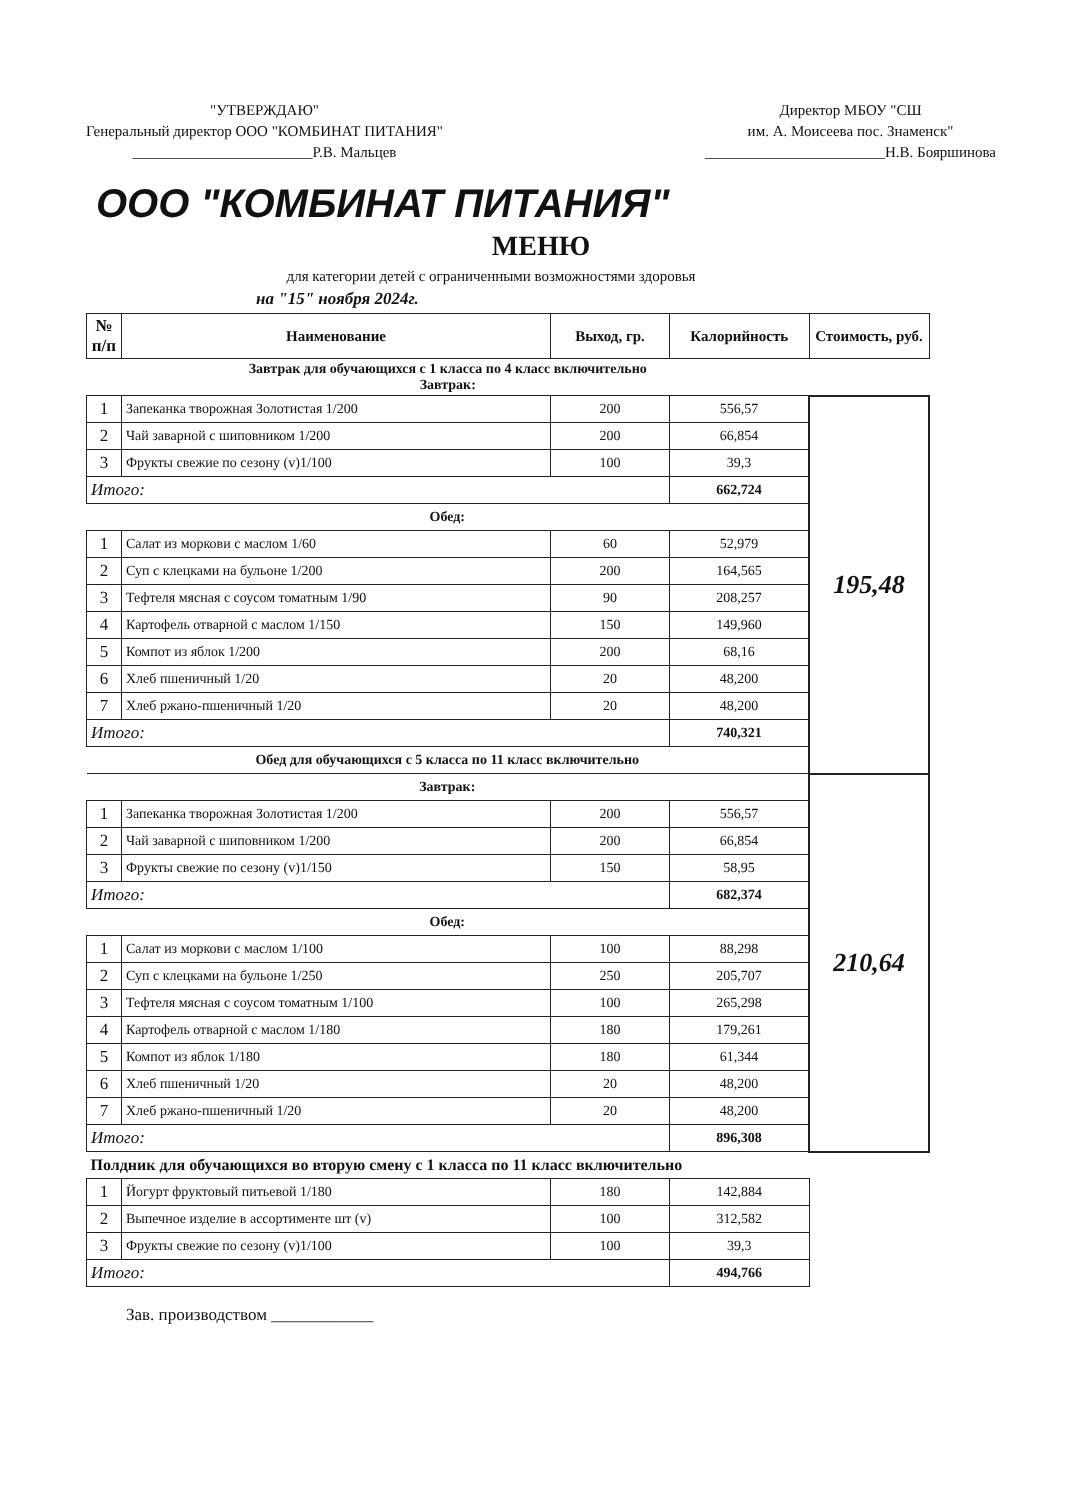"УТВЕРЖДАЮ"
Генеральный директор ООО "КОМБИНАТ ПИТАНИЯ"
________________________Р.В. Мальцев
Директор МБОУ "СШ
им. А. Моисеева пос. Знаменск"
________________________Н.В. Бояршинова
ООО "КОМБИНАТ ПИТАНИЯ"
МЕНЮ
для категории детей с ограниченными возможностями здоровья
на "15" ноября 2024г.
| № п/п | Наименование | Выход, гр. | Калорийность | Стоимость, руб. |
| --- | --- | --- | --- | --- |
| Завтрак для обучающихся с 1 класса по 4 класс включительно Завтрак: | | | | |
| 1 | Запеканка творожная Золотистая 1/200 | 200 | 556,57 | 195,48 |
| 2 | Чай заварной с шиповником 1/200 | 200 | 66,854 | |
| 3 | Фрукты свежие по сезону (v)1/100 | 100 | 39,3 | |
| Итого: | | | 662,724 | |
| Обед: | | | | |
| 1 | Салат из моркови с маслом 1/60 | 60 | 52,979 | |
| 2 | Суп с клецками на бульоне 1/200 | 200 | 164,565 | |
| 3 | Тефтеля мясная с соусом томатным 1/90 | 90 | 208,257 | |
| 4 | Картофель отварной с маслом 1/150 | 150 | 149,960 | |
| 5 | Компот из яблок 1/200 | 200 | 68,16 | |
| 6 | Хлеб пшеничный 1/20 | 20 | 48,200 | |
| 7 | Хлеб ржано-пшеничный 1/20 | 20 | 48,200 | |
| Итого: | | | 740,321 | |
| Обед для обучающихся с 5 класса по 11 класс включительно | | | | |
| Завтрак: | | | | 210,64 |
| 1 | Запеканка творожная Золотистая 1/200 | 200 | 556,57 | |
| 2 | Чай заварной с шиповником 1/200 | 200 | 66,854 | |
| 3 | Фрукты свежие по сезону (v)1/150 | 150 | 58,95 | |
| Итого: | | | 682,374 | |
| Обед: | | | | |
| 1 | Салат из моркови с маслом 1/100 | 100 | 88,298 | |
| 2 | Суп с клецками на бульоне 1/250 | 250 | 205,707 | |
| 3 | Тефтеля мясная с соусом томатным 1/100 | 100 | 265,298 | |
| 4 | Картофель отварной с маслом 1/180 | 180 | 179,261 | |
| 5 | Компот из яблок 1/180 | 180 | 61,344 | |
| 6 | Хлеб пшеничный 1/20 | 20 | 48,200 | |
| 7 | Хлеб ржано-пшеничный 1/20 | 20 | 48,200 | |
| Итого: | | | 896,308 | |
| Полдник для обучающихся во вторую смену с 1 класса по 11 класс включительно | | | | |
| 1 | Йогурт фруктовый питьевой 1/180 | 180 | 142,884 | |
| 2 | Выпечное изделие в ассортименте шт (v) | 100 | 312,582 | |
| 3 | Фрукты свежие по сезону (v)1/100 | 100 | 39,3 | |
| Итого: | | | 494,766 | |
Зав. производством ____________